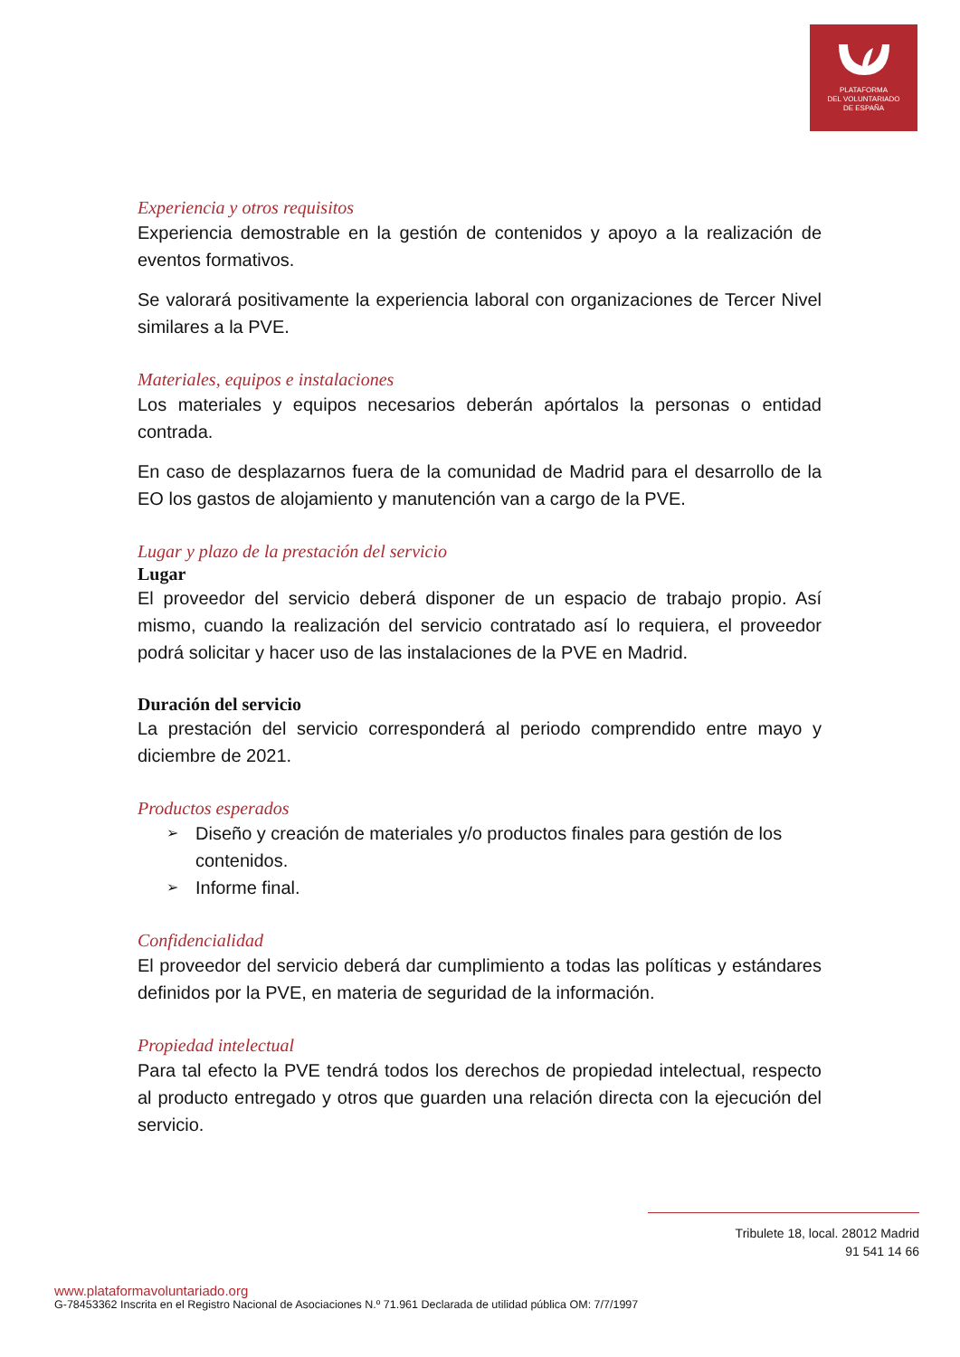PLATAFORMA
DEL VOLUNTARIADO
DE ESPAÑA
Experiencia y otros requisitos
Experiencia demostrable en la gestión de contenidos y apoyo a la realización de eventos formativos.
Se valorará positivamente la experiencia laboral con organizaciones de Tercer Nivel similares a la PVE.
Materiales, equipos e instalaciones
Los materiales y equipos necesarios deberán apórtalos la personas o entidad contrada.
En caso de desplazarnos fuera de la comunidad de Madrid para el desarrollo de la EO los gastos de alojamiento y manutención van a cargo de la PVE.
Lugar y plazo de la prestación del servicio
Lugar
El proveedor del servicio deberá disponer de un espacio de trabajo propio. Así mismo, cuando la realización del servicio contratado así lo requiera, el proveedor podrá solicitar y hacer uso de las instalaciones de la PVE en Madrid.
Duración del servicio
La prestación del servicio corresponderá al periodo comprendido entre mayo y diciembre de 2021.
Productos esperados
➢ Diseño y creación de materiales y/o productos finales para gestión de los contenidos.
➢ Informe final.
Confidencialidad
El proveedor del servicio deberá dar cumplimiento a todas las políticas y estándares definidos por la PVE, en materia de seguridad de la información.
Propiedad intelectual
Para tal efecto la PVE tendrá todos los derechos de propiedad intelectual, respecto al producto entregado y otros que guarden una relación directa con la ejecución del servicio.
Tribulete 18, local. 28012 Madrid
91 541 14 66
www.plataformavoluntariado.org
G-78453362 Inscrita en el Registro Nacional de Asociaciones N.º 71.961 Declarada de utilidad pública OM: 7/7/1997